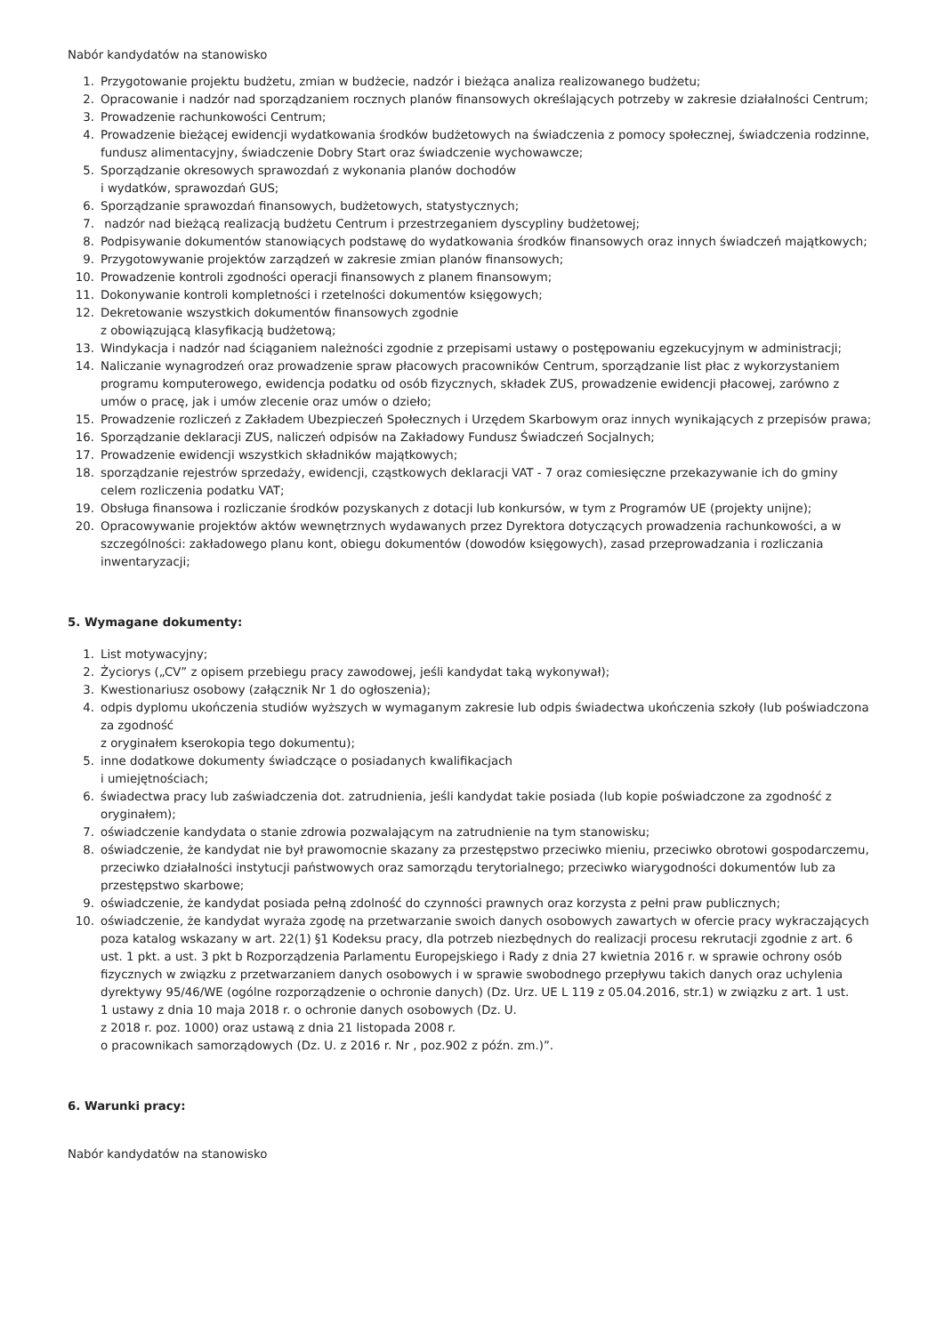Nabór kandydatów na stanowisko
1. Przygotowanie projektu budżetu, zmian w budżecie, nadzór i bieżąca analiza realizowanego budżetu;
2. Opracowanie i nadzór nad sporządzaniem rocznych planów finansowych określających potrzeby w zakresie działalności Centrum;
3. Prowadzenie rachunkowości Centrum;
4. Prowadzenie bieżącej ewidencji wydatkowania środków budżetowych na świadczenia z pomocy społecznej, świadczenia rodzinne, fundusz alimentacyjny, świadczenie Dobry Start oraz świadczenie wychowawcze;
5. Sporządzanie okresowych sprawozdań z wykonania planów dochodów
i wydatków, sprawozdań GUS;
6. Sporządzanie sprawozdań finansowych, budżetowych, statystycznych;
7. nadzór nad bieżącą realizacją budżetu Centrum i przestrzeganiem dyscypliny budżetowej;
8. Podpisywanie dokumentów stanowiących podstawę do wydatkowania środków finansowych oraz innych świadczeń majątkowych;
9. Przygotowywanie projektów zarządzeń w zakresie zmian planów finansowych;
10. Prowadzenie kontroli zgodności operacji finansowych z planem finansowym;
11. Dokonywanie kontroli kompletności i rzetelności dokumentów księgowych;
12. Dekretowanie wszystkich dokumentów finansowych zgodnie
z obowiązującą klasyfikacją budżetową;
13. Windykacja i nadzór nad ściąganiem należności zgodnie z przepisami ustawy o postępowaniu egzekucyjnym w administracji;
14. Naliczanie wynagrodzeń oraz prowadzenie spraw płacowych pracowników Centrum, sporządzanie list płac z wykorzystaniem programu komputerowego, ewidencja podatku od osób fizycznych, składek ZUS, prowadzenie ewidencji płacowej, zarówno z umów o pracę, jak i umów zlecenie oraz umów o dzieło;
15. Prowadzenie rozliczeń z Zakładem Ubezpieczeń Społecznych i Urzędem Skarbowym oraz innych wynikających z przepisów prawa;
16. Sporządzanie deklaracji ZUS, naliczeń odpisów na Zakładowy Fundusz Świadczeń Socjalnych;
17. Prowadzenie ewidencji wszystkich składników majątkowych;
18. sporządzanie rejestrów sprzedaży, ewidencji, cząstkowych deklaracji VAT - 7 oraz comiesięczne przekazywanie ich do gminy celem rozliczenia podatku VAT;
19. Obsługa finansowa i rozliczanie środków pozyskanych z dotacji lub konkursów, w tym z Programów UE (projekty unijne);
20. Opracowywanie projektów aktów wewnętrznych wydawanych przez Dyrektora dotyczących prowadzenia rachunkowości, a w szczególności: zakładowego planu kont, obiegu dokumentów (dowodów księgowych), zasad przeprowadzania i rozliczania inwentaryzacji;
5. Wymagane dokumenty:
1. List motywacyjny;
2. Życiorys („CV” z opisem przebiegu pracy zawodowej, jeśli kandydat taką wykonywał);
3. Kwestionariusz osobowy (załącznik Nr 1 do ogłoszenia);
4. odpis dyplomu ukończenia studiów wyższych w wymaganym zakresie lub odpis świadectwa ukończenia szkoły (lub poświadczona za zgodność
z oryginałem kserokopia tego dokumentu);
5. inne dodatkowe dokumenty świadczące o posiadanych kwalifikacjach
i umiejętnościach;
6. świadectwa pracy lub zaświadczenia dot. zatrudnienia, jeśli kandydat takie posiada (lub kopie poświadczone za zgodność z oryginałem);
7. oświadczenie kandydata o stanie zdrowia pozwalającym na zatrudnienie na tym stanowisku;
8. oświadczenie, że kandydat nie był prawomocnie skazany za przestępstwo przeciwko mieniu, przeciwko obrotowi gospodarczemu, przeciwko działalności instytucji państwowych oraz samorządu terytorialnego; przeciwko wiarygodności dokumentów lub za przestępstwo skarbowe;
9. oświadczenie, że kandydat posiada pełną zdolność do czynności prawnych oraz korzysta z pełni praw publicznych;
10. oświadczenie, że kandydat wyraża zgodę na przetwarzanie swoich danych osobowych zawartych w ofercie pracy wykraczających poza katalog wskazany w art. 22(1) §1 Kodeksu pracy, dla potrzeb niezbędnych do realizacji procesu rekrutacji zgodnie z art. 6 ust. 1 pkt. a ust. 3 pkt b Rozporządzenia Parlamentu Europejskiego i Rady z dnia 27 kwietnia 2016 r. w sprawie ochrony osób fizycznych w związku z przetwarzaniem danych osobowych i w sprawie swobodnego przepływu takich danych oraz uchylenia dyrektywy 95/46/WE (ogólne rozporządzenie o ochronie danych) (Dz. Urz. UE L 119 z 05.04.2016, str.1) w związku z art. 1 ust.
1 ustawy z dnia 10 maja 2018 r. o ochronie danych osobowych (Dz. U.
z 2018 r. poz. 1000) oraz ustawą z dnia 21 listopada 2008 r.
o pracownikach samorządowych (Dz. U. z 2016 r. Nr , poz.902 z późn. zm.)”.
6. Warunki pracy:
Nabór kandydatów na stanowisko